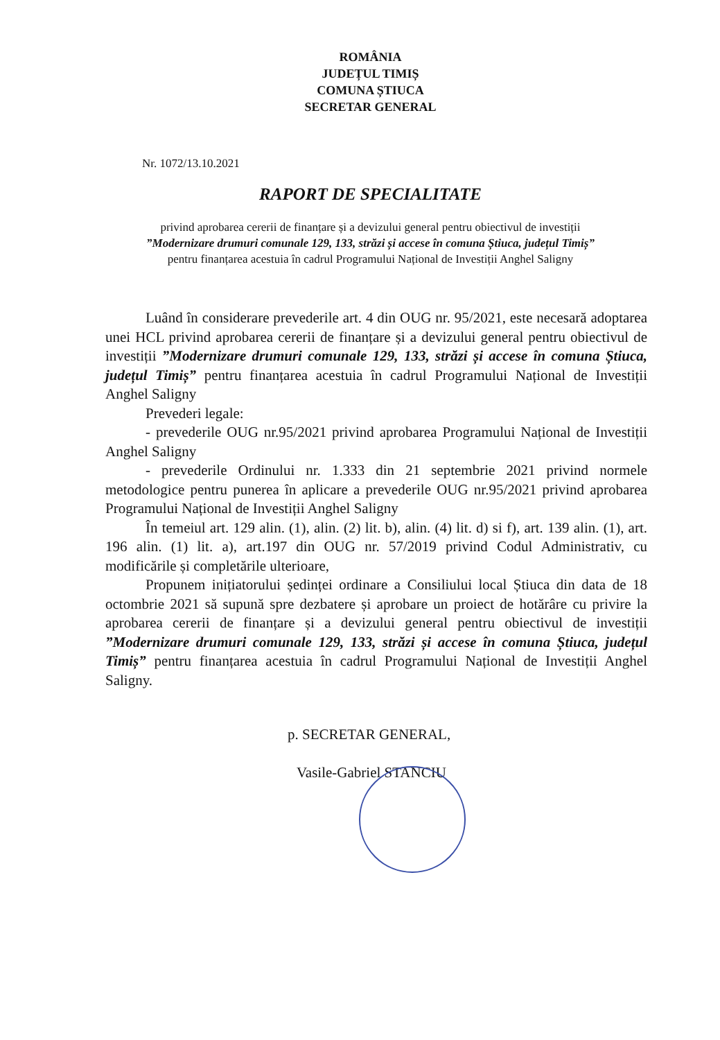ROMÂNIA
JUDEȚUL TIMIȘ
COMUNA ȘTIUCA
SECRETAR GENERAL
Nr. 1072/13.10.2021
RAPORT DE SPECIALITATE
privind aprobarea cererii de finanțare și a devizului general pentru obiectivul de investiții
”Modernizare drumuri comunale 129, 133, străzi și accese în comuna Știuca, județul Timiș”
pentru finanțarea acestuia în cadrul Programului Național de Investiții Anghel Saligny
Luând în considerare prevederile art. 4 din OUG nr. 95/2021, este necesară adoptarea unei HCL privind aprobarea cererii de finanțare și a devizului general pentru obiectivul de investiții ”Modernizare drumuri comunale 129, 133, străzi și accese în comuna Știuca, județul Timiș” pentru finanțarea acestuia în cadrul Programului Național de Investiții Anghel Saligny
Prevederi legale:
- prevederile OUG nr.95/2021 privind aprobarea Programului Național de Investiții Anghel Saligny
- prevederile Ordinului nr. 1.333 din 21 septembrie 2021 privind normele metodologice pentru punerea în aplicare a prevederile OUG nr.95/2021 privind aprobarea Programului Național de Investiții Anghel Saligny
În temeiul art. 129 alin. (1), alin. (2) lit. b), alin. (4) lit. d) si f), art. 139 alin. (1), art. 196 alin. (1) lit. a), art.197 din OUG nr. 57/2019 privind Codul Administrativ, cu modificările și completările ulterioare,
Propunem inițiatorului ședinței ordinare a Consiliului local Știuca din data de 18 octombrie 2021 să supună spre dezbatere și aprobare un proiect de hotărâre cu privire la aprobarea cererii de finanțare și a devizului general pentru obiectivul de investiții ”Modernizare drumuri comunale 129, 133, străzi și accese în comuna Știuca, județul Timiș” pentru finanțarea acestuia în cadrul Programului Național de Investiții Anghel Saligny.
p. SECRETAR GENERAL,
Vasile-Gabriel STANCIU